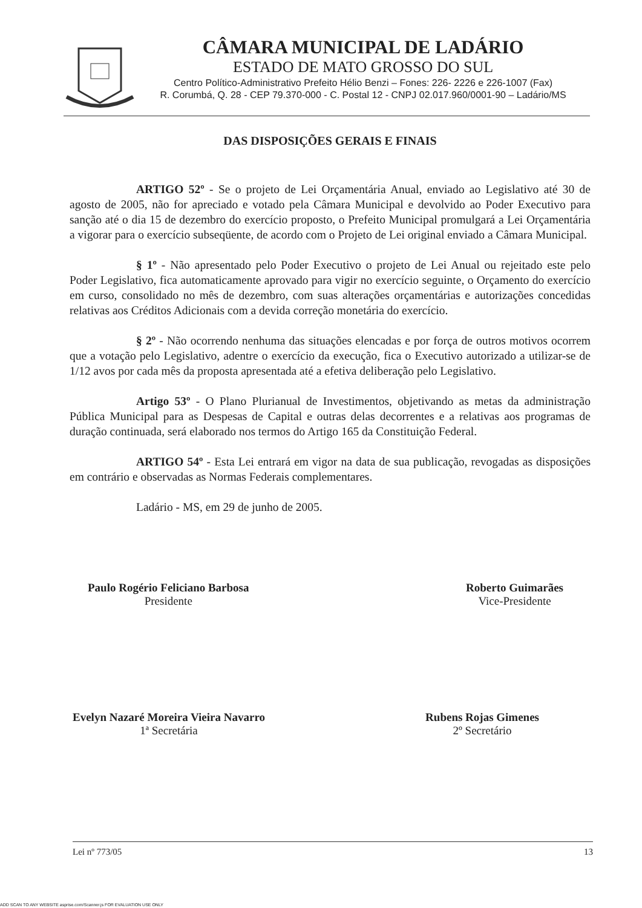CÂMARA MUNICIPAL DE LADÁRIO
ESTADO DE MATO GROSSO DO SUL
Centro Político-Administrativo Prefeito Hélio Benzi – Fones: 226- 2226 e 226-1007 (Fax)
R. Corumbá, Q. 28 - CEP 79.370-000 - C. Postal 12 - CNPJ 02.017.960/0001-90 – Ladário/MS
DAS DISPOSIÇÕES GERAIS E FINAIS
ARTIGO 52º - Se o projeto de Lei Orçamentária Anual, enviado ao Legislativo até 30 de agosto de 2005, não for apreciado e votado pela Câmara Municipal e devolvido ao Poder Executivo para sanção até o dia 15 de dezembro do exercício proposto, o Prefeito Municipal promulgará a Lei Orçamentária a vigorar para o exercício subseqüente, de acordo com o Projeto de Lei original enviado a Câmara Municipal.
§ 1º - Não apresentado pelo Poder Executivo o projeto de Lei Anual ou rejeitado este pelo Poder Legislativo, fica automaticamente aprovado para vigir no exercício seguinte, o Orçamento do exercício em curso, consolidado no mês de dezembro, com suas alterações orçamentárias e autorizações concedidas relativas aos Créditos Adicionais com a devida correção monetária do exercício.
§ 2º - Não ocorrendo nenhuma das situações elencadas e por força de outros motivos ocorrem que a votação pelo Legislativo, adentre o exercício da execução, fica o Executivo autorizado a utilizar-se de 1/12 avos por cada mês da proposta apresentada até a efetiva deliberação pelo Legislativo.
Artigo 53º - O Plano Plurianual de Investimentos, objetivando as metas da administração Pública Municipal para as Despesas de Capital e outras delas decorrentes e a relativas aos programas de duração continuada, será elaborado nos termos do Artigo 165 da Constituição Federal.
ARTIGO 54º - Esta Lei entrará em vigor na data de sua publicação, revogadas as disposições em contrário e observadas as Normas Federais complementares.
Ladário - MS, em 29 de junho de 2005.
Paulo Rogério Feliciano Barbosa
Presidente
Roberto Guimarães
Vice-Presidente
Evelyn Nazaré Moreira Vieira Navarro
1ª Secretária
Rubens Rojas Gimenes
2º Secretário
Lei nº 773/05 13
ADD SCAN TO ANY WEBSITE asprise.com/Scanner.js FOR EVALUATION USE ONLY